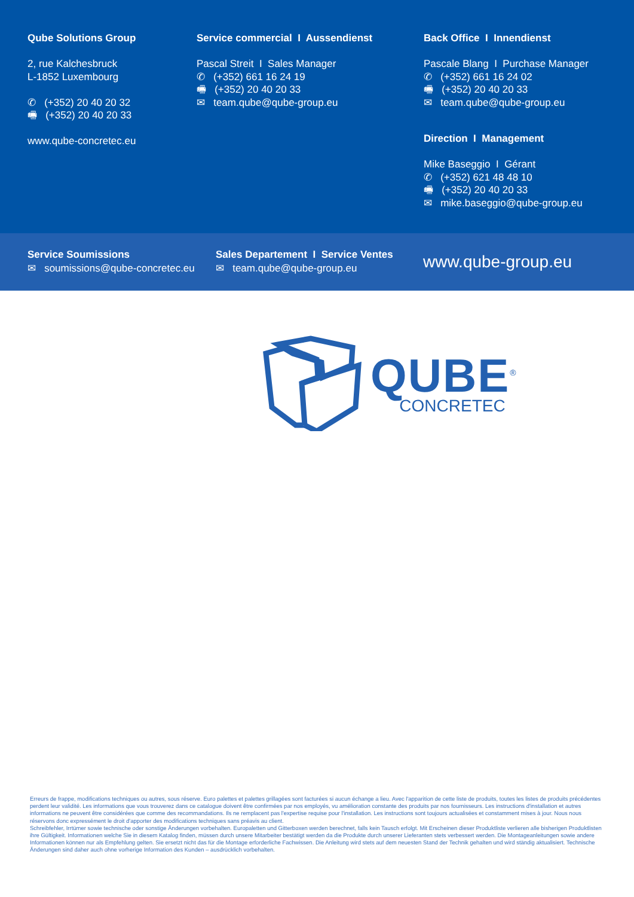Qube Solutions Group
2, rue Kalchesbruck
L-1852 Luxembourg
✆ (+352) 20 40 20 32
🖷 (+352) 20 40 20 33
www.qube-concretec.eu
Service commercial I Aussendienst
Pascal Streit I Sales Manager
✆ (+352) 661 16 24 19
🖷 (+352) 20 40 20 33
✉ team.qube@qube-group.eu
Back Office I Innendienst
Pascale Blang I Purchase Manager
✆ (+352) 661 16 24 02
🖷 (+352) 20 40 20 33
✉ team.qube@qube-group.eu
Direction I Management
Mike Baseggio I Gérant
✆ (+352) 621 48 48 10
🖷 (+352) 20 40 20 33
✉ mike.baseggio@qube-group.eu
Service Soumissions
✉ soumissions@qube-concretec.eu
Sales Departement I Service Ventes
✉ team.qube@qube-group.eu
www.qube-group.eu
QUBE<sup>®</sup>
CONCRETEC
Erreurs de frappe, modifications techniques ou autres, sous réserve. Euro palettes et palettes grillagées sont facturées si aucun échange a lieu. Avec l'apparition de cette liste de produits, toutes les listes de produits précédentes perdent leur validité. Les informations que vous trouverez dans ce catalogue doivent être confirmées par nos employés, vu amélioration constante des produits par nos fournisseurs. Les instructions d'installation et autres informations ne peuvent être considérées que comme des recommandations. Ils ne remplacent pas l'expertise requise pour l'installation. Les instructions sont toujours actualisées et constamment mises à jour. Nous nous réservons donc expressément le droit d'apporter des modifications techniques sans préavis au client.
Schreibfehler, Irrtümer sowie technische oder sonstige Änderungen vorbehalten. Europaletten und Gitterboxen werden berechnet, falls kein Tausch erfolgt. Mit Erscheinen dieser Produktliste verlieren alle bisherigen Produktlisten ihre Gültigkeit. Informationen welche Sie in diesem Katalog finden, müssen durch unsere Mitarbeiter bestätigt werden da die Produkte durch unserer Lieferanten stets verbessert werden. Die Montageanleitungen sowie andere Informationen können nur als Empfehlung gelten. Sie ersetzt nicht das für die Montage erforderliche Fachwissen. Die Anleitung wird stets auf dem neuesten Stand der Technik gehalten und wird ständig aktualisiert. Technische Änderungen sind daher auch ohne vorherige Information des Kunden – ausdrücklich vorbehalten.